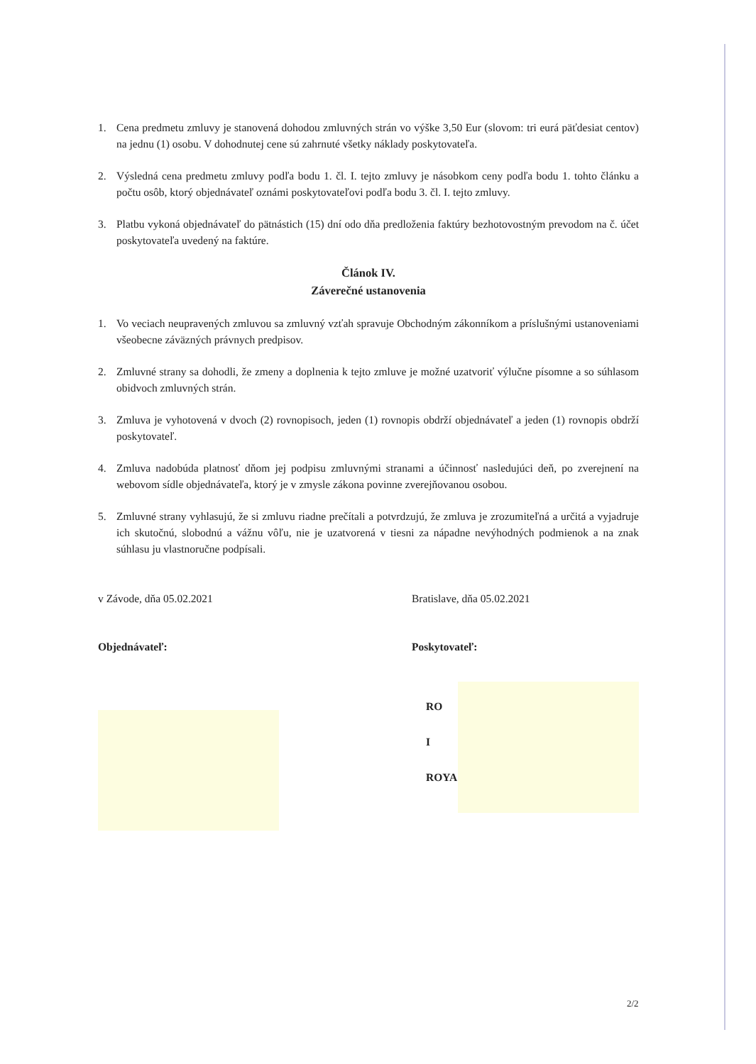1. Cena predmetu zmluvy je stanovená dohodou zmluvných strán vo výške 3,50 Eur (slovom: tri eurá päťdesiat centov) na jednu (1) osobu. V dohodnutej cene sú zahrnuté všetky náklady poskytovateľa.
2. Výsledná cena predmetu zmluvy podľa bodu 1. čl. I. tejto zmluvy je násobkom ceny podľa bodu 1. tohto článku a počtu osôb, ktorý objednávateľ oznámi poskytovateľovi podľa bodu 3. čl. I. tejto zmluvy.
3. Platbu vykoná objednávateľ do pätnástich (15) dní odo dňa predloženia faktúry bezhotovostným prevodom na č. účet poskytovateľa uvedený na faktúre.
Článok IV.
Záverečné ustanovenia
1. Vo veciach neupravených zmluvou sa zmluvný vzťah spravuje Obchodným zákonníkom a príslušnými ustanoveniami všeobecne záväzných právnych predpisov.
2. Zmluvné strany sa dohodli, že zmeny a doplnenia k tejto zmluve je možné uzatvoriť výlučne písomne a so súhlasom obidvoch zmluvných strán.
3. Zmluva je vyhotovená v dvoch (2) rovnopisoch, jeden (1) rovnopis obdrží objednávateľ a jeden (1) rovnopis obdrží poskytovateľ.
4. Zmluva nadobúda platnosť dňom jej podpisu zmluvnými stranami a účinnosť nasledujúci deň, po zverejnení na webovom sídle objednávateľa, ktorý je v zmysle zákona povinne zverejňovanou osobou.
5. Zmluvné strany vyhlasujú, že si zmluvu riadne prečítali a potvrdzujú, že zmluva je zrozumiteľná a určitá a vyjadruje ich skutočnú, slobodnú a vážnu vôľu, nie je uzatvorená v tiesni za nápadne nevýhodných podmienok a na znak súhlasu ju vlastnoručne podpísali.
v Závode, dňa 05.02.2021 Bratislave, dňa 05.02.2021
Objednávateľ: Poskytovateľ:
RO
I
ROYA
2/2